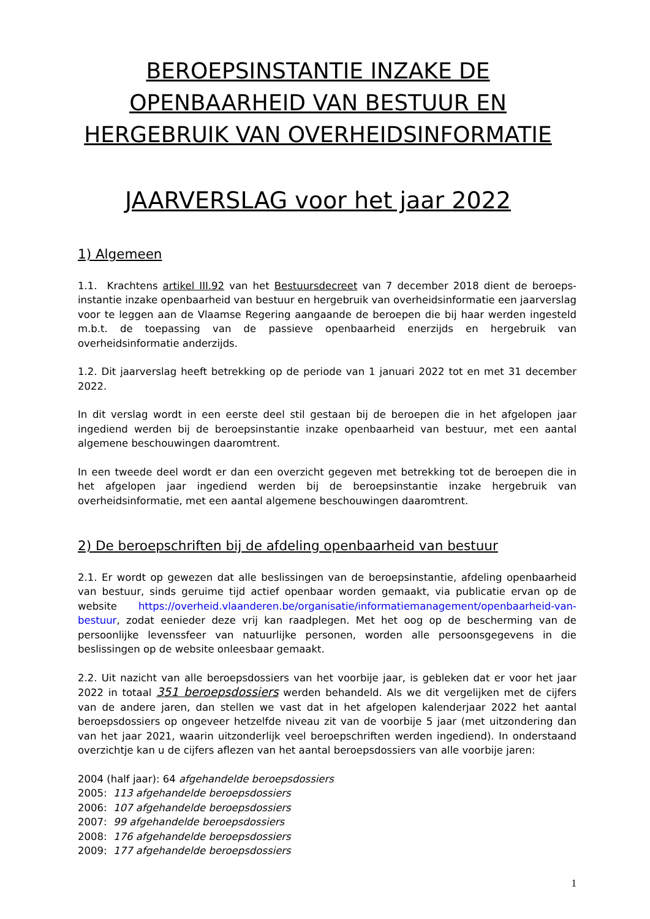BEROEPSINSTANTIE INZAKE DE
OPENBAARHEID VAN BESTUUR EN
HERGEBRUIK VAN OVERHEIDSINFORMATIE
JAARVERSLAG voor het jaar 2022
1) Algemeen
1.1. Krachtens artikel III.92 van het Bestuursdecreet van 7 december 2018 dient de beroeps-instantie inzake openbaarheid van bestuur en hergebruik van overheidsinformatie een jaarverslag voor te leggen aan de Vlaamse Regering aangaande de beroepen die bij haar werden ingesteld m.b.t. de toepassing van de passieve openbaarheid enerzijds en hergebruik van overheidsinformatie anderzijds.
1.2. Dit jaarverslag heeft betrekking op de periode van 1 januari 2022 tot en met 31 december 2022.
In dit verslag wordt in een eerste deel stil gestaan bij de beroepen die in het afgelopen jaar ingediend werden bij de beroepsinstantie inzake openbaarheid van bestuur, met een aantal algemene beschouwingen daaromtrent.
In een tweede deel wordt er dan een overzicht gegeven met betrekking tot de beroepen die in het afgelopen jaar ingediend werden bij de beroepsinstantie inzake hergebruik van overheidsinformatie, met een aantal algemene beschouwingen daaromtrent.
2) De beroepschriften bij de afdeling openbaarheid van bestuur
2.1. Er wordt op gewezen dat alle beslissingen van de beroepsinstantie, afdeling openbaarheid van bestuur, sinds geruime tijd actief openbaar worden gemaakt, via publicatie ervan op de website https://overheid.vlaanderen.be/organisatie/informatiemanagement/openbaarheid-van-bestuur, zodat eenieder deze vrij kan raadplegen. Met het oog op de bescherming van de persoonlijke levenssfeer van natuurlijke personen, worden alle persoonsgegevens in die beslissingen op de website onleesbaar gemaakt.
2.2. Uit nazicht van alle beroepsdossiers van het voorbije jaar, is gebleken dat er voor het jaar 2022 in totaal 351 beroepsdossiers werden behandeld. Als we dit vergelijken met de cijfers van de andere jaren, dan stellen we vast dat in het afgelopen kalenderjaar 2022 het aantal beroepsdossiers op ongeveer hetzelfde niveau zit van de voorbije 5 jaar (met uitzondering dan van het jaar 2021, waarin uitzonderlijk veel beroepschriften werden ingediend). In onderstaand overzichtje kan u de cijfers aflezen van het aantal beroepsdossiers van alle voorbije jaren:
2004 (half jaar): 64 afgehandelde beroepsdossiers
2005: 113 afgehandelde beroepsdossiers
2006: 107 afgehandelde beroepsdossiers
2007: 99 afgehandelde beroepsdossiers
2008: 176 afgehandelde beroepsdossiers
2009: 177 afgehandelde beroepsdossiers
1